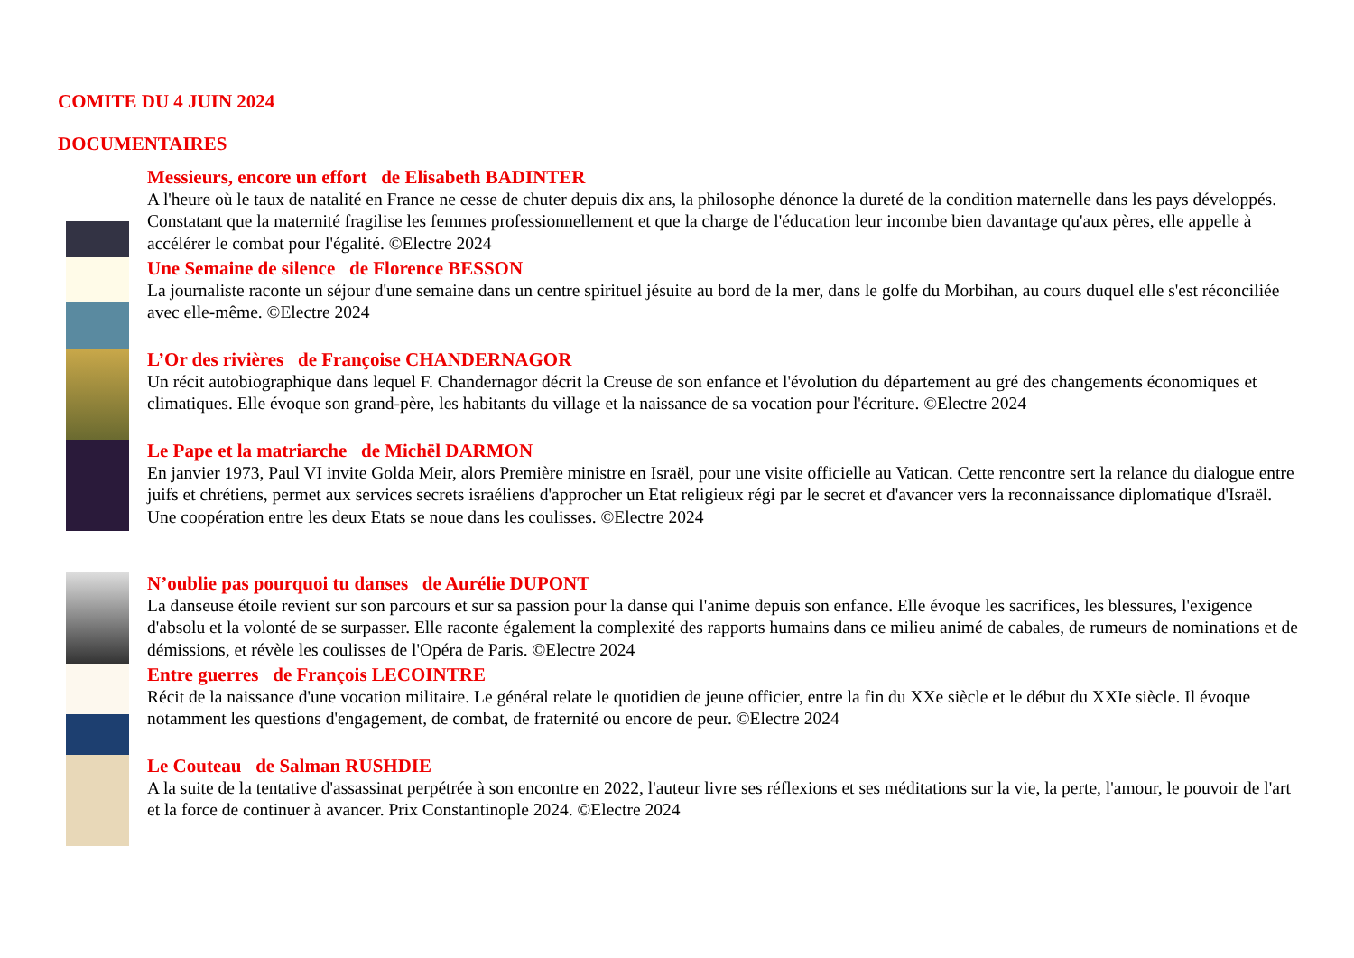COMITE DU 4 JUIN 2024
DOCUMENTAIRES
Messieurs, encore un effort de Elisabeth BADINTER
A l'heure où le taux de natalité en France ne cesse de chuter depuis dix ans, la philosophe dénonce la dureté de la condition maternelle dans les pays développés. Constatant que la maternité fragilise les femmes professionnellement et que la charge de l'éducation leur incombe bien davantage qu'aux pères, elle appelle à accélérer le combat pour l'égalité. ©Electre 2024
Une Semaine de silence de Florence BESSON
La journaliste raconte un séjour d'une semaine dans un centre spirituel jésuite au bord de la mer, dans le golfe du Morbihan, au cours duquel elle s'est réconciliée avec elle-même. ©Electre 2024
L’Or des rivières de Françoise CHANDERNAGOR
Un récit autobiographique dans lequel F. Chandernagor décrit la Creuse de son enfance et l'évolution du département au gré des changements économiques et climatiques. Elle évoque son grand-père, les habitants du village et la naissance de sa vocation pour l'écriture. ©Electre 2024
Le Pape et la matriarche de Michël DARMON
En janvier 1973, Paul VI invite Golda Meir, alors Première ministre en Israël, pour une visite officielle au Vatican. Cette rencontre sert la relance du dialogue entre juifs et chrétiens, permet aux services secrets israéliens d'approcher un Etat religieux régi par le secret et d'avancer vers la reconnaissance diplomatique d'Israël. Une coopération entre les deux Etats se noue dans les coulisses. ©Electre 2024
N’oublie pas pourquoi tu danses de Aurélie DUPONT
La danseuse étoile revient sur son parcours et sur sa passion pour la danse qui l'anime depuis son enfance. Elle évoque les sacrifices, les blessures, l'exigence d'absolu et la volonté de se surpasser. Elle raconte également la complexité des rapports humains dans ce milieu animé de cabales, de rumeurs de nominations et de démissions, et révèle les coulisses de l'Opéra de Paris. ©Electre 2024
Entre guerres de François LECOINTRE
Récit de la naissance d'une vocation militaire. Le général relate le quotidien de jeune officier, entre la fin du XXe siècle et le début du XXIe siècle. Il évoque notamment les questions d'engagement, de combat, de fraternité ou encore de peur. ©Electre 2024
Le Couteau de Salman RUSHDIE
A la suite de la tentative d'assassinat perpétrée à son encontre en 2022, l'auteur livre ses réflexions et ses méditations sur la vie, la perte, l'amour, le pouvoir de l'art et la force de continuer à avancer. Prix Constantinople 2024. ©Electre 2024